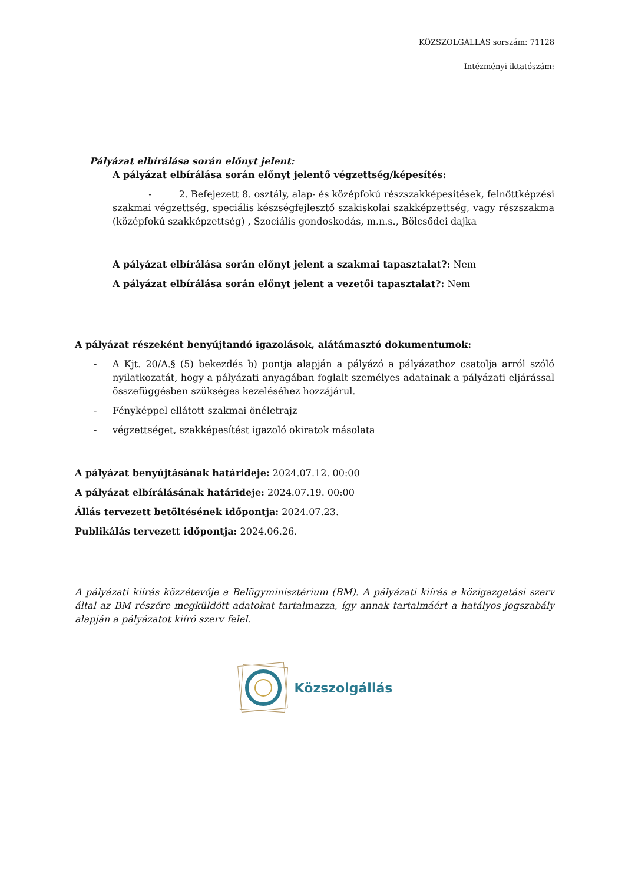KÖZSZOLGÁLLÁS sorszám: 71128
Intézményi iktatószám:
Pályázat elbírálása során előnyt jelent:
A pályázat elbírálása során előnyt jelentő végzettség/képesítés:
- 2. Befejezett 8. osztály, alap- és középfokú részszakképesítések, felnőttképzési szakmai végzettség, speciális készségfejlesztő szakiskolai szakképzettség, vagy részszakma (középfokú szakképzettség) , Szociális gondoskodás, m.n.s., Bölcsődei dajka
A pályázat elbírálása során előnyt jelent a szakmai tapasztalat?: Nem
A pályázat elbírálása során előnyt jelent a vezetői tapasztalat?: Nem
A pályázat részeként benyújtandó igazolások, alátámasztó dokumentumok:
- A Kjt. 20/A.§ (5) bekezdés b) pontja alapján a pályázó a pályázathoz csatolja arról szóló nyilatkozatát, hogy a pályázati anyagában foglalt személyes adatainak a pályázati eljárással összefüggésben szükséges kezeléséhez hozzájárul.
- Fényképpel ellátott szakmai önéletrajz
- végzettséget, szakképesítést igazoló okiratok másolata
A pályázat benyújtásának határideje: 2024.07.12. 00:00
A pályázat elbírálásának határideje: 2024.07.19. 00:00
Állás tervezett betöltésének időpontja: 2024.07.23.
Publikálás tervezett időpontja: 2024.06.26.
A pályázati kiírás közzétevője a Belügyminisztérium (BM). A pályázati kiírás a közigazgatási szerv által az BM részére megküldött adatokat tartalmazza, így annak tartalmáért a hatályos jogszabály alapján a pályázatot kiíró szerv felel.
Közszolgállás